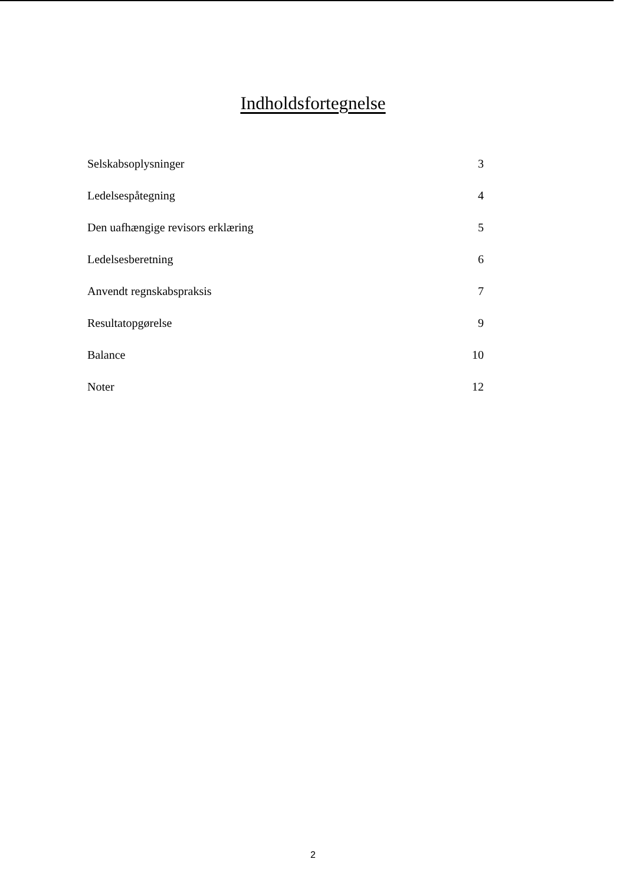Indholdsfortegnelse
| Selskabsoplysninger | 3 |
| Ledelsespåtegning | 4 |
| Den uafhængige revisors erklæring | 5 |
| Ledelsesberetning | 6 |
| Anvendt regnskabspraksis | 7 |
| Resultatopgørelse | 9 |
| Balance | 10 |
| Noter | 12 |
2